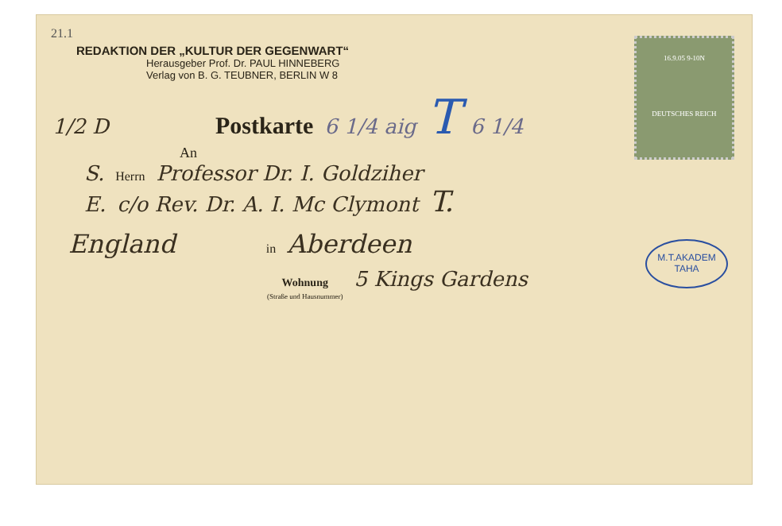16.9.05 9-10N
DEUTSCHES REICH
21.1
REDAKTION DER „KULTUR DER GEGENWART“
Herausgeber Prof. Dr. PAUL HINNEBERG
Verlag von B. G. TEUBNER, BERLIN W 8
1/2 D Postkarte 6 1/4 aig T 6 1/4
An
S. Herrn Professor Dr. I. Goldziher
M.T.AKADEM
TAHA
E. c/o Rev. Dr. A. I. Mc Clymont T.
England in Aberdeen
Wohnung
(Straße und Hausnummer) 5 Kings Gardens